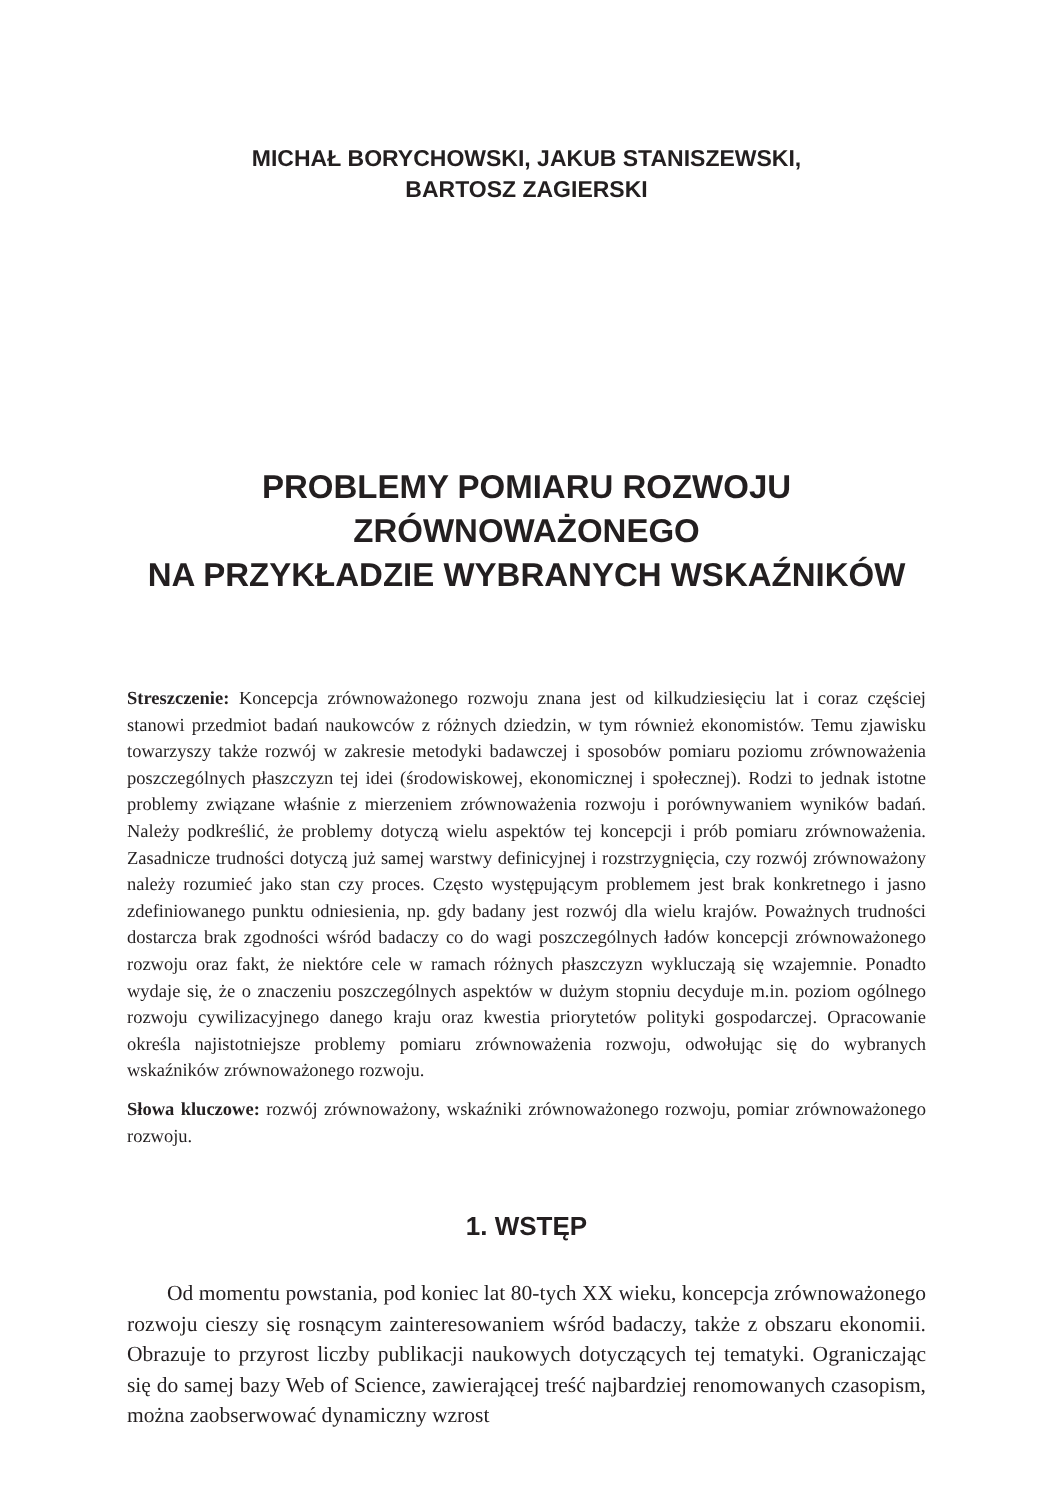MICHAŁ BORYCHOWSKI, JAKUB STANISZEWSKI,
BARTOSZ ZAGIERSKI
PROBLEMY POMIARU ROZWOJU ZRÓWNOWAŻONEGO
NA PRZYKŁADZIE WYBRANYCH WSKAŹNIKÓW
Streszczenie: Koncepcja zrównoważonego rozwoju znana jest od kilkudziesięciu lat i coraz częściej stanowi przedmiot badań naukowców z różnych dziedzin, w tym również ekonomistów. Temu zjawisku towarzyszy także rozwój w zakresie metodyki badawczej i sposobów pomiaru poziomu zrównoważenia poszczególnych płaszczyzn tej idei (środowiskowej, ekonomicznej i społecznej). Rodzi to jednak istotne problemy związane właśnie z mierzeniem zrównoważenia rozwoju i porównywaniem wyników badań. Należy podkreślić, że problemy dotyczą wielu aspektów tej koncepcji i prób pomiaru zrównoważenia. Zasadnicze trudności dotyczą już samej warstwy definicyjnej i rozstrzygnięcia, czy rozwój zrównoważony należy rozumieć jako stan czy proces. Często występującym problemem jest brak konkretnego i jasno zdefiniowanego punktu odniesienia, np. gdy badany jest rozwój dla wielu krajów. Poważnych trudności dostarcza brak zgodności wśród badaczy co do wagi poszczególnych ładów koncepcji zrównoważonego rozwoju oraz fakt, że niektóre cele w ramach różnych płaszczyzn wykluczają się wzajemnie. Ponadto wydaje się, że o znaczeniu poszczególnych aspektów w dużym stopniu decyduje m.in. poziom ogólnego rozwoju cywilizacyjnego danego kraju oraz kwestia priorytetów polityki gospodarczej. Opracowanie określa najistotniejsze problemy pomiaru zrównoważenia rozwoju, odwołując się do wybranych wskaźników zrównoważonego rozwoju.
Słowa kluczowe: rozwój zrównoważony, wskaźniki zrównoważonego rozwoju, pomiar zrównoważonego rozwoju.
1. WSTĘP
Od momentu powstania, pod koniec lat 80-tych XX wieku, koncepcja zrównoważonego rozwoju cieszy się rosnącym zainteresowaniem wśród badaczy, także z obszaru ekonomii. Obrazuje to przyrost liczby publikacji naukowych dotyczących tej tematyki. Ograniczając się do samej bazy Web of Science, zawierającej treść najbardziej renomowanych czasopism, można zaobserwować dynamiczny wzrost